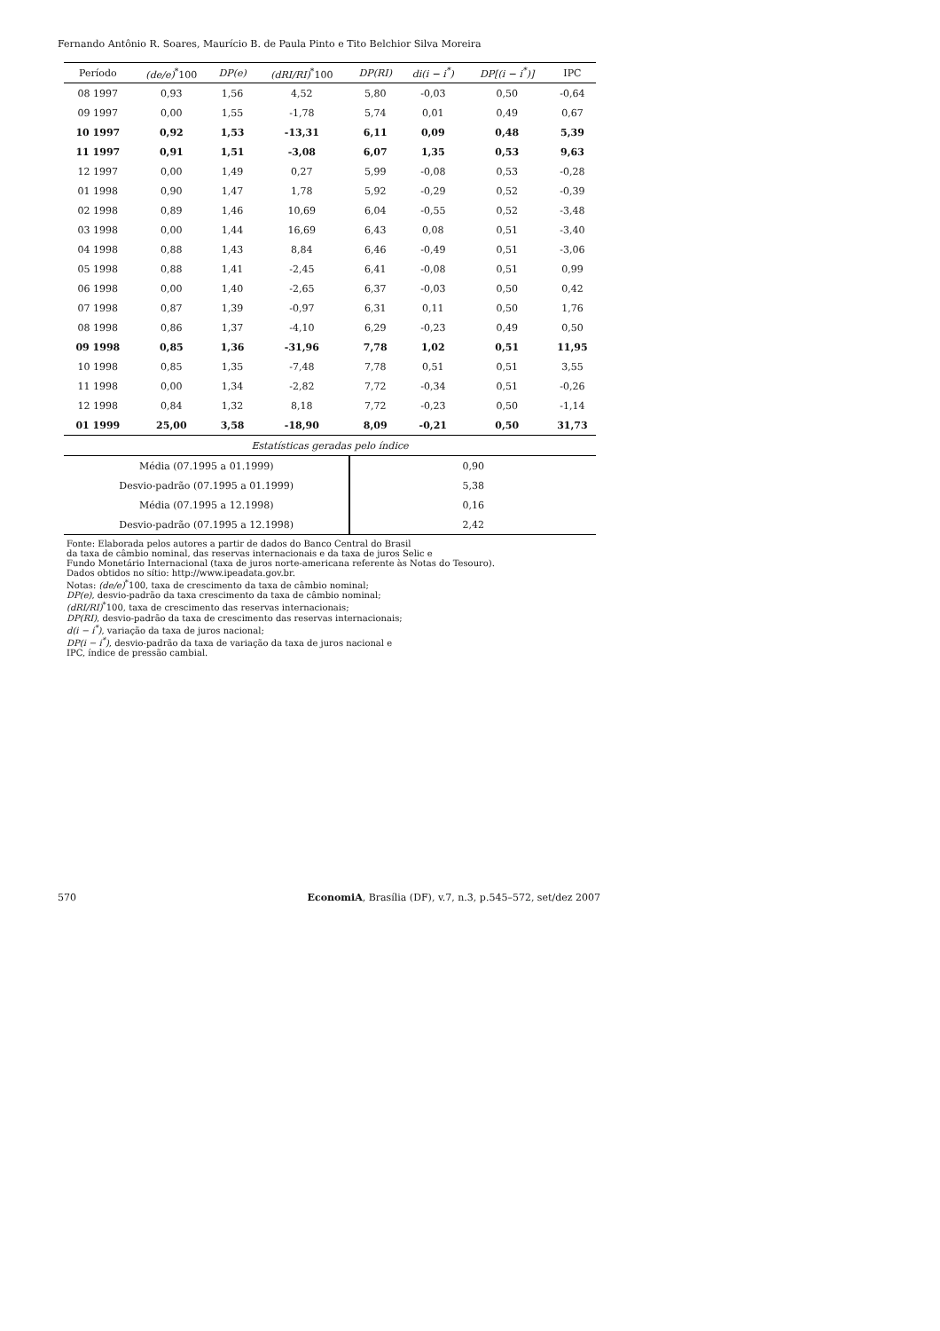Fernando Antônio R. Soares, Maurício B. de Paula Pinto e Tito Belchior Silva Moreira
| Período | (de/e)<sup>*</sup>100 | DP(e) | (dRI/RI)<sup>*</sup>100 | DP(RI) | di(i − i<sup>*</sup>) | DP[(i − i<sup>*</sup>)] | IPC |
| --- | --- | --- | --- | --- | --- | --- | --- |
| 08 1997 | 0,93 | 1,56 | 4,52 | 5,80 | -0,03 | 0,50 | -0,64 |
| 09 1997 | 0,00 | 1,55 | -1,78 | 5,74 | 0,01 | 0,49 | 0,67 |
| 10 1997 | 0,92 | 1,53 | -13,31 | 6,11 | 0,09 | 0,48 | 5,39 |
| 11 1997 | 0,91 | 1,51 | -3,08 | 6,07 | 1,35 | 0,53 | 9,63 |
| 12 1997 | 0,00 | 1,49 | 0,27 | 5,99 | -0,08 | 0,53 | -0,28 |
| 01 1998 | 0,90 | 1,47 | 1,78 | 5,92 | -0,29 | 0,52 | -0,39 |
| 02 1998 | 0,89 | 1,46 | 10,69 | 6,04 | -0,55 | 0,52 | -3,48 |
| 03 1998 | 0,00 | 1,44 | 16,69 | 6,43 | 0,08 | 0,51 | -3,40 |
| 04 1998 | 0,88 | 1,43 | 8,84 | 6,46 | -0,49 | 0,51 | -3,06 |
| 05 1998 | 0,88 | 1,41 | -2,45 | 6,41 | -0,08 | 0,51 | 0,99 |
| 06 1998 | 0,00 | 1,40 | -2,65 | 6,37 | -0,03 | 0,50 | 0,42 |
| 07 1998 | 0,87 | 1,39 | -0,97 | 6,31 | 0,11 | 0,50 | 1,76 |
| 08 1998 | 0,86 | 1,37 | -4,10 | 6,29 | -0,23 | 0,49 | 0,50 |
| 09 1998 | 0,85 | 1,36 | -31,96 | 7,78 | 1,02 | 0,51 | 11,95 |
| 10 1998 | 0,85 | 1,35 | -7,48 | 7,78 | 0,51 | 0,51 | 3,55 |
| 11 1998 | 0,00 | 1,34 | -2,82 | 7,72 | -0,34 | 0,51 | -0,26 |
| 12 1998 | 0,84 | 1,32 | 8,18 | 7,72 | -0,23 | 0,50 | -1,14 |
| 01 1999 | 25,00 | 3,58 | -18,90 | 8,09 | -0,21 | 0,50 | 31,73 |
| Estatísticas geradas pelo índice | | | | | | | |
| Média (07.1995 a 01.1999) | | | | 0,90 | | | |
| Desvio-padrão (07.1995 a 01.1999) | | | | 5,38 | | | |
| Média (07.1995 a 12.1998) | | | | 0,16 | | | |
| Desvio-padrão (07.1995 a 12.1998) | | | | 2,42 | | | |
Fonte: Elaborada pelos autores a partir de dados do Banco Central do Brasil
da taxa de câmbio nominal, das reservas internacionais e da taxa de juros Selic e
Fundo Monetário Internacional (taxa de juros norte-americana referente às Notas do Tesouro).
Dados obtidos no sítio: http://www.ipeadata.gov.br.
Notas: (de/e)<sup>*</sup>100, taxa de crescimento da taxa de câmbio nominal;
DP(e), desvio-padrão da taxa crescimento da taxa de câmbio nominal;
(dRI/RI)<sup>*</sup>100, taxa de crescimento das reservas internacionais;
DP(RI), desvio-padrão da taxa de crescimento das reservas internacionais;
d(i − i<sup>*</sup>), variação da taxa de juros nacional;
DP(i − i<sup>*</sup>), desvio-padrão da taxa de variação da taxa de juros nacional e
IPC, índice de pressão cambial.
570 EconomiA, Brasília (DF), v.7, n.3, p.545–572, set/dez 2007